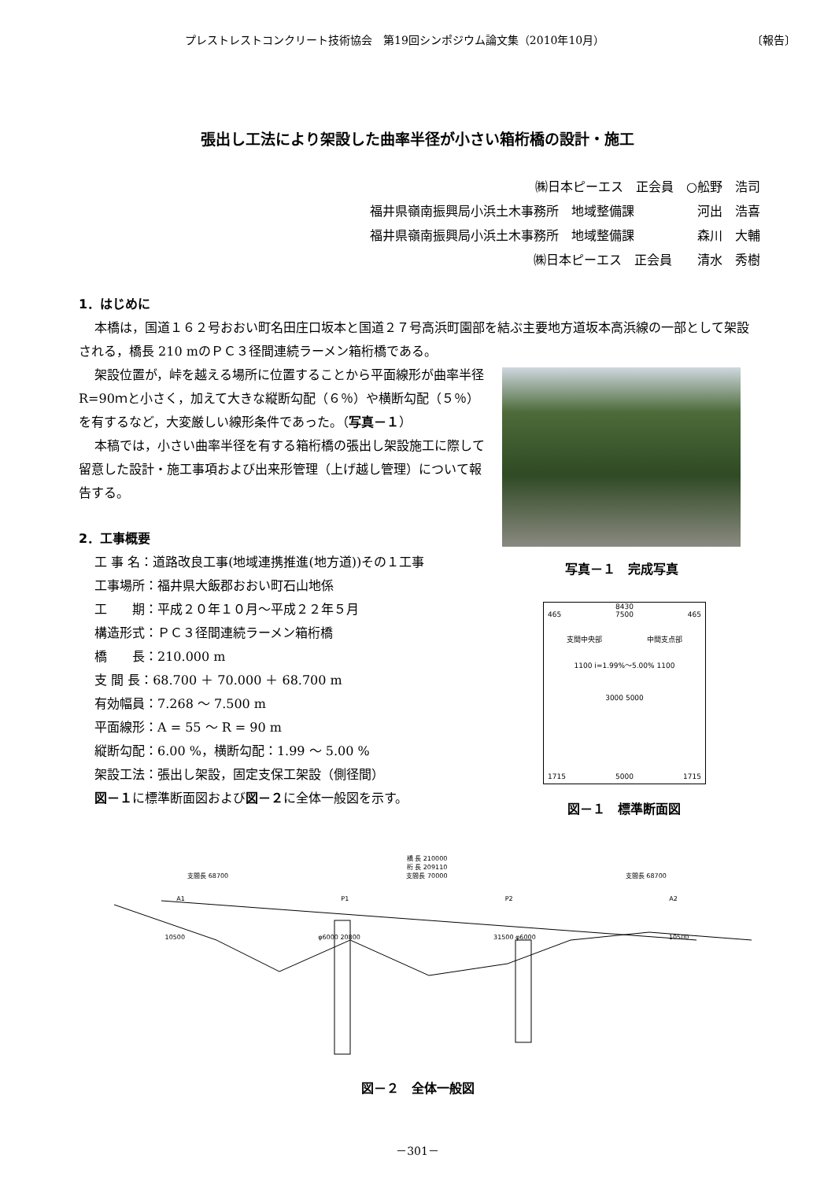プレストレストコンクリート技術協会　第19回シンポジウム論文集（2010年10月）
〔報告〕
張出し工法により架設した曲率半径が小さい箱桁橋の設計・施工
㈱日本ピーエス　正会員　○舩野　浩司
福井県嶺南振興局小浜土木事務所　地域整備課　　　　　河出　浩喜
福井県嶺南振興局小浜土木事務所　地域整備課　　　　　森川　大輔
㈱日本ピーエス　正会員　　清水　秀樹
1．はじめに
本橋は，国道１６２号おおい町名田庄口坂本と国道２７号高浜町園部を結ぶ主要地方道坂本高浜線の一部として架設される，橋長 210 mのＰＣ３径間連続ラーメン箱桁橋である。
架設位置が，峠を越える場所に位置することから平面線形が曲率半径R=90ｍと小さく，加えて大きな縦断勾配（６％）や横断勾配（５％）を有するなど，大変厳しい線形条件であった。（写真－１）
本稿では，小さい曲率半径を有する箱桁橋の張出し架設施工に際して留意した設計・施工事項および出来形管理（上げ越し管理）について報告する。
2．工事概要
工 事 名：道路改良工事(地域連携推進(地方道))その１工事
工事場所：福井県大飯郡おおい町石山地係
工　　期：平成２０年１０月～平成２２年５月
構造形式：ＰＣ３径間連続ラーメン箱桁橋
橋　　長：210.000 m
支 間 長：68.700 ＋ 70.000 ＋ 68.700 m
有効幅員：7.268 ～ 7.500 m
平面線形：A = 55 ～ R = 90 m
縦断勾配：6.00 %，横断勾配：1.99 ～ 5.00 %
架設工法：張出し架設，固定支保工架設（側径間）
図－１に標準断面図および図－２に全体一般図を示す。
写真－１　完成写真
8430
465 7500 465
支間中央部 中間支点部
1100 i=1.99%～5.00% 1100
3000 5000
1715 5000 1715
図－１　標準断面図
橋 長 210000
桁 長 209110
支間長 68700 支間長 70000 支間長 68700
A1 P1 P2 A2
10500 φ6000 20800 31500 φ6000 10500
図－２　全体一般図
－301－